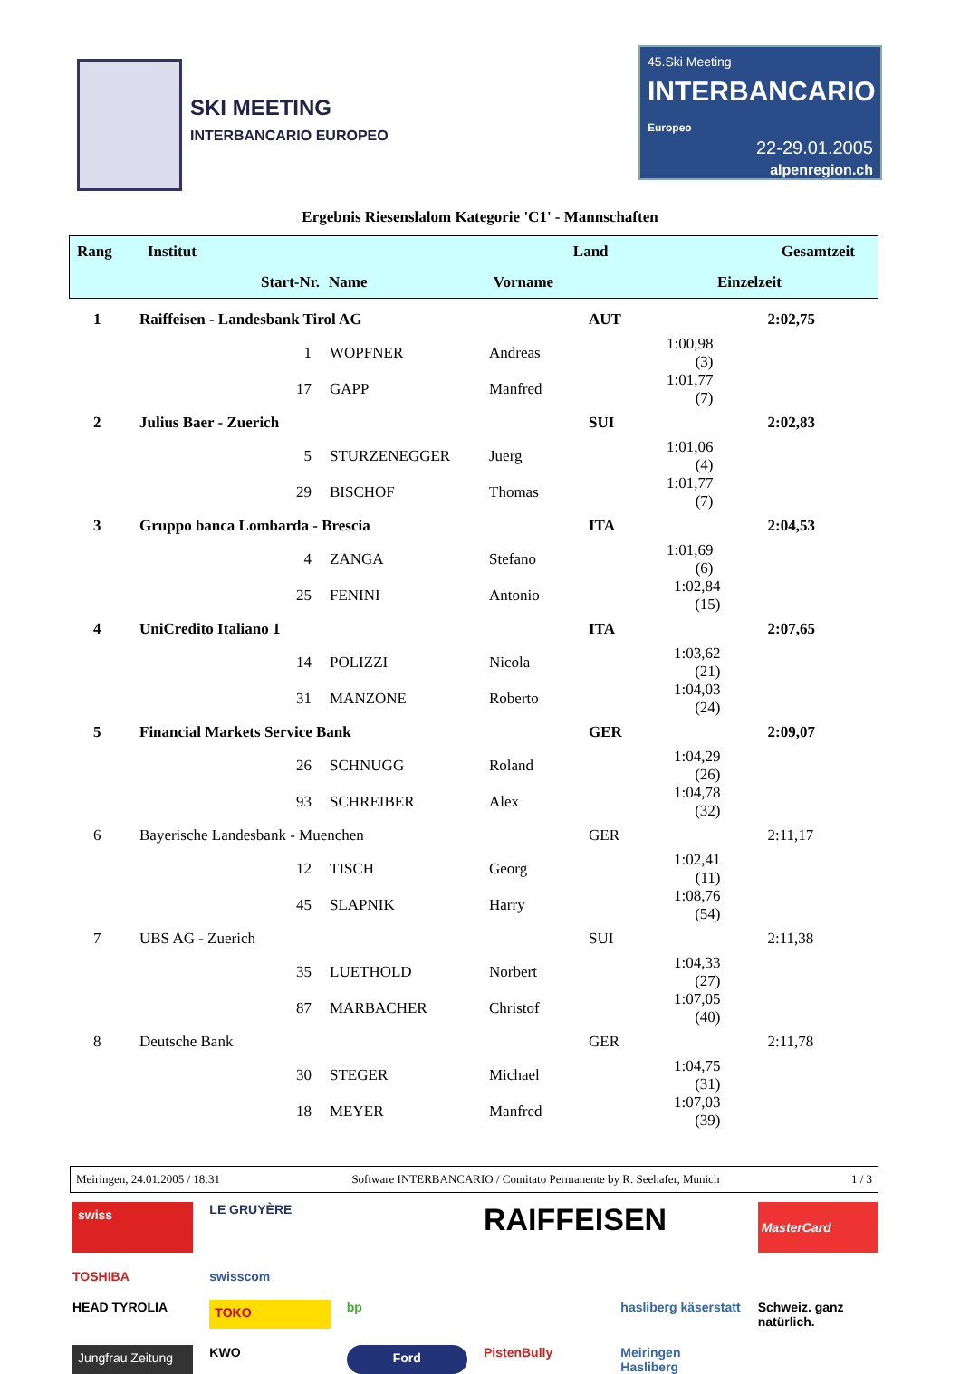SKI MEETING
INTERBANCARIO EUROPEO
45.Ski Meeting
INTERBANCARIO Europeo
22-29.01.2005
alpenregion.ch
Ergebnis Riesenslalom Kategorie 'C1' - Mannschaften
| Rang | Institut | | Land | Gesamtzeit |
| | Start-Nr. | Name Vorname | Einzelzeit | |
| 1 | Raiffeisen - Landesbank Tirol AG | | | AUT | | 2:02,75 |
| | 1 | WOPFNER | Andreas | | 1:00,98 (3) | |
| | 17 | GAPP | Manfred | | 1:01,77 (7) | |
| 2 | Julius Baer - Zuerich | | | SUI | | 2:02,83 |
| | 5 | STURZENEGGER | Juerg | | 1:01,06 (4) | |
| | 29 | BISCHOF | Thomas | | 1:01,77 (7) | |
| 3 | Gruppo banca Lombarda - Brescia | | | ITA | | 2:04,53 |
| | 4 | ZANGA | Stefano | | 1:01,69 (6) | |
| | 25 | FENINI | Antonio | | 1:02,84 (15) | |
| 4 | UniCredito Italiano 1 | | | ITA | | 2:07,65 |
| | 14 | POLIZZI | Nicola | | 1:03,62 (21) | |
| | 31 | MANZONE | Roberto | | 1:04,03 (24) | |
| 5 | Financial Markets Service Bank | | | GER | | 2:09,07 |
| | 26 | SCHNUGG | Roland | | 1:04,29 (26) | |
| | 93 | SCHREIBER | Alex | | 1:04,78 (32) | |
| 6 | Bayerische Landesbank - Muenchen | | | GER | | 2:11,17 |
| | 12 | TISCH | Georg | | 1:02,41 (11) | |
| | 45 | SLAPNIK | Harry | | 1:08,76 (54) | |
| 7 | UBS AG - Zuerich | | | SUI | | 2:11,38 |
| | 35 | LUETHOLD | Norbert | | 1:04,33 (27) | |
| | 87 | MARBACHER | Christof | | 1:07,05 (40) | |
| 8 | Deutsche Bank | | | GER | | 2:11,78 |
| | 30 | STEGER | Michael | | 1:04,75 (31) | |
| | 18 | MEYER | Manfred | | 1:07,03 (39) | |
Meiringen, 24.01.2005 / 18:31 Software INTERBANCARIO / Comitato Permanente by R. Seehafer, Munich 1 / 3
swiss
LE GRUYÈRE
RAIFFEISEN
MasterCard
TOSHIBA
swisscom
HEAD TYROLIA
TOKO
bp
hasliberg käserstatt
Schweiz. ganz natürlich.
Jungfrau Zeitung
KWO
Ford
PistenBully
Meiringen Hasliberg